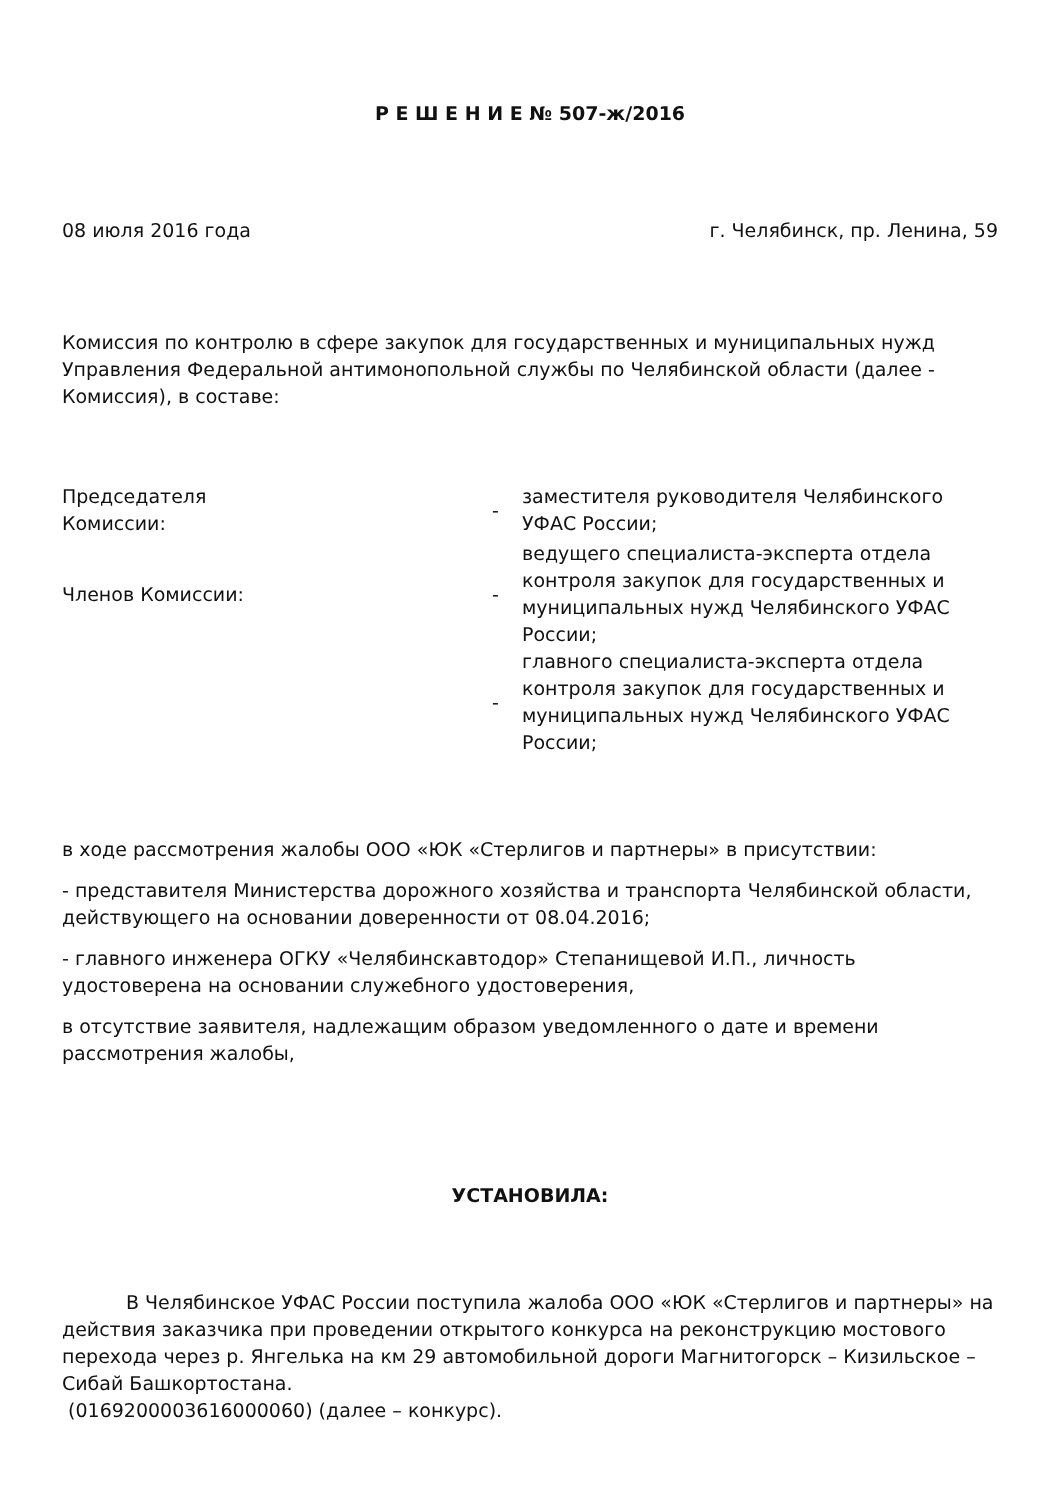Р Е Ш Е Н И Е № 507-ж/2016
08 июля 2016 года г. Челябинск, пр. Ленина, 59
Комиссия по контролю в сфере закупок для государственных и муниципальных нужд Управления Федеральной антимонопольной службы по Челябинской области (далее - Комиссия), в составе:
Председателя
Комиссии:
-
заместителя руководителя Челябинского УФАС России;
Членов Комиссии:
-
ведущего специалиста-эксперта отдела контроля закупок для государственных и муниципальных нужд Челябинского УФАС России;
-
главного специалиста-эксперта отдела контроля закупок для государственных и муниципальных нужд Челябинского УФАС России;
в ходе рассмотрения жалобы ООО «ЮК «Стерлигов и партнеры» в присутствии:
- представителя Министерства дорожного хозяйства и транспорта Челябинской области, действующего на основании доверенности от 08.04.2016;
- главного инженера ОГКУ «Челябинскавтодор» Степанищевой И.П., личность удостоверена на основании служебного удостоверения,
в отсутствие заявителя, надлежащим образом уведомленного о дате и времени рассмотрения жалобы,
УСТАНОВИЛА:
В Челябинское УФАС России поступила жалоба ООО «ЮК «Стерлигов и партнеры» на действия заказчика при проведении открытого конкурса на реконструкцию мостового перехода через р. Янгелька на км 29 автомобильной дороги Магнитогорск – Кизильское – Сибай Башкортостана.
(0169200003616000060) (далее – конкурс).